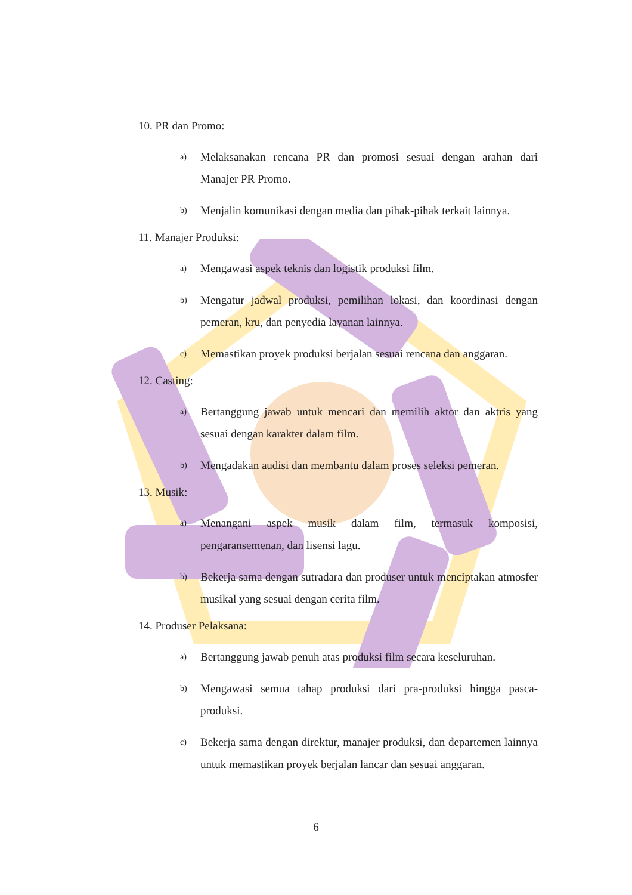10. PR dan Promo:
a) Melaksanakan rencana PR dan promosi sesuai dengan arahan dari Manajer PR Promo.
b) Menjalin komunikasi dengan media dan pihak-pihak terkait lainnya.
11. Manajer Produksi:
a) Mengawasi aspek teknis dan logistik produksi film.
b) Mengatur jadwal produksi, pemilihan lokasi, dan koordinasi dengan pemeran, kru, dan penyedia layanan lainnya.
c) Memastikan proyek produksi berjalan sesuai rencana dan anggaran.
12. Casting:
a) Bertanggung jawab untuk mencari dan memilih aktor dan aktris yang sesuai dengan karakter dalam film.
b) Mengadakan audisi dan membantu dalam proses seleksi pemeran.
13. Musik:
a) Menangani aspek musik dalam film, termasuk komposisi, pengaransemenan, dan lisensi lagu.
b) Bekerja sama dengan sutradara dan produser untuk menciptakan atmosfer musikal yang sesuai dengan cerita film.
14. Produser Pelaksana:
a) Bertanggung jawab penuh atas produksi film secara keseluruhan.
b) Mengawasi semua tahap produksi dari pra-produksi hingga pasca-produksi.
c) Bekerja sama dengan direktur, manajer produksi, dan departemen lainnya untuk memastikan proyek berjalan lancar dan sesuai anggaran.
6